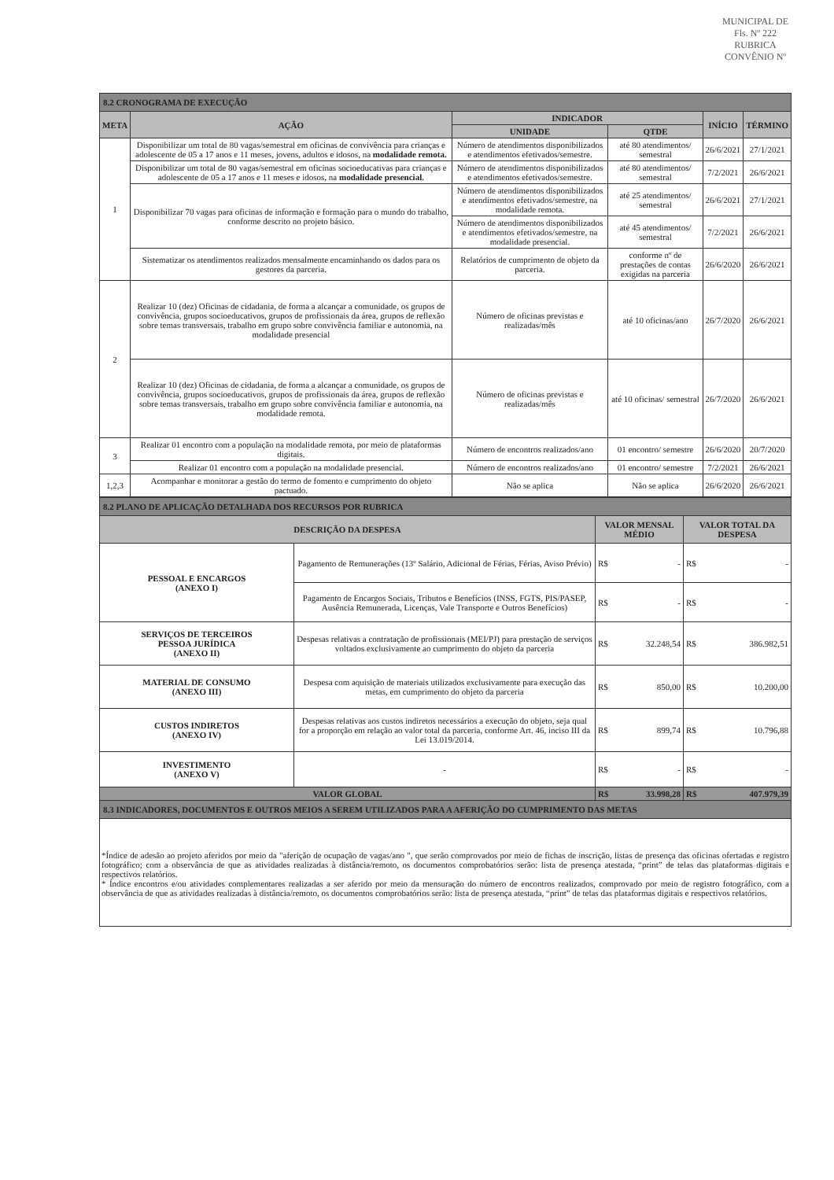MUNICIPAL DE
Fls. Nº 222
RUBRICA
CONVÊNIO Nº
| 8.2 CRONOGRAMA DE EXECUÇÃO | | | | | |
| META | AÇÃO | INDICADOR | | INÍCIO | TÉRMINO |
| | | UNIDADE | QTDE | | |
| 1 | Disponibilizar um total de 80 vagas/semestral em oficinas de convivência para crianças e adolescente de 05 a 17 anos e 11 meses, jovens, adultos e idosos, na modalidade remota. | Número de atendimentos disponibilizados e atendimentos efetivados/semestre. | até 80 atendimentos/ semestral | 26/6/2021 | 27/1/2021 |
| | Disponibilizar um total de 80 vagas/semestral em oficinas socioeducativas para crianças e adolescente de 05 a 17 anos e 11 meses e idosos, na modalidade presencial. | Número de atendimentos disponibilizados e atendimentos efetivados/semestre. | até 80 atendimentos/ semestral | 7/2/2021 | 26/6/2021 |
| | Disponibilizar 70 vagas para oficinas de informação e formação para o mundo do trabalho, conforme descrito no projeto básico. | Número de atendimentos disponibilizados e atendimentos efetivados/semestre, na modalidade remota. | até 25 atendimentos/ semestral | 26/6/2021 | 27/1/2021 |
| | | Número de atendimentos disponibilizados e atendimentos efetivados/semestre, na modalidade presencial. | até 45 atendimentos/ semestral | 7/2/2021 | 26/6/2021 |
| | Sistematizar os atendimentos realizados mensalmente encaminhando os dados para os gestores da parceria. | Relatórios de cumprimento de objeto da parceria. | conforme nº de prestações de contas exigidas na parceria | 26/6/2020 | 26/6/2021 |
| 2 | Realizar 10 (dez) Oficinas de cidadania, de forma a alcançar a comunidade, os grupos de convivência, grupos socioeducativos, grupos de profissionais da área, grupos de reflexão sobre temas transversais, trabalho em grupo sobre convivência familiar e autonomia, na modalidade presencial | Número de oficinas previstas e realizadas/mês | até 10 oficinas/ano | 26/7/2020 | 26/6/2021 |
| | Realizar 10 (dez) Oficinas de cidadania, de forma a alcançar a comunidade, os grupos de convivência, grupos socioeducativos, grupos de profissionais da área, grupos de reflexão sobre temas transversais, trabalho em grupo sobre convivência familiar e autonomia, na modalidade remota. | Número de oficinas previstas e realizadas/mês | até 10 oficinas/ semestral | 26/7/2020 | 26/6/2021 |
| 3 | Realizar 01 encontro com a população na modalidade remota, por meio de plataformas digitais. | Número de encontros realizados/ano | 01 encontro/ semestre | 26/6/2020 | 20/7/2020 |
| | Realizar 01 encontro com a população na modalidade presencial. | Número de encontros realizados/ano | 01 encontro/ semestre | 7/2/2021 | 26/6/2021 |
| 1,2,3 | Acompanhar e monitorar a gestão do termo de fomento e cumprimento do objeto pactuado. | Não se aplica | Não se aplica | 26/6/2020 | 26/6/2021 |
| 8.2 PLANO DE APLICAÇÃO DETALHADA DOS RECURSOS POR RUBRICA | | | |
| DESCRIÇÃO DA DESPESA | | VALOR MENSAL MÉDIO | VALOR TOTAL DA DESPESA |
| PESSOAL E ENCARGOS (ANEXO I) | Pagamento de Remunerações (13º Salário, Adicional de Férias, Férias, Aviso Prévio) | R$ - | R$ - |
| | Pagamento de Encargos Sociais, Tributos e Benefícios (INSS, FGTS, PIS/PASEP, Ausência Remunerada, Licenças, Vale Transporte e Outros Benefícios) | R$ - | R$ - |
| SERVIÇOS DE TERCEIROS PESSOA JURÍDICA (ANEXO II) | Despesas relativas a contratação de profissionais (MEI/PJ) para prestação de serviços voltados exclusivamente ao cumprimento do objeto da parceria | R$ 32.248,54 | R$ 386.982,51 |
| MATERIAL DE CONSUMO (ANEXO III) | Despesa com aquisição de materiais utilizados exclusivamente para execução das metas, em cumprimento do objeto da parceria | R$ 850,00 | R$ 10.200,00 |
| CUSTOS INDIRETOS (ANEXO IV) | Despesas relativas aos custos indiretos necessários a execução do objeto, seja qual for a proporção em relação ao valor total da parceria, conforme Art. 46, inciso III da Lei 13.019/2014. | R$ 899,74 | R$ 10.796,88 |
| INVESTIMENTO (ANEXO V) | - | R$ - | R$ - |
| VALOR GLOBAL | | R$ 33.998,28 | R$ 407.979,39 |
| 8.3 INDICADORES, DOCUMENTOS E OUTROS MEIOS A SEREM UTILIZADOS PARA A AFERIÇÃO DO CUMPRIMENTO DAS METAS | | | |
*Índice de adesão ao projeto aferidos por meio da "aferição de ocupação de vagas/ano ", que serão comprovados por meio de fichas de inscrição, listas de presença das oficinas ofertadas e registro fotográfico; com a observância de que as atividades realizadas à distância/remoto, os documentos comprobatórios serão: lista de presença atestada, “print” de telas das plataformas digitais e respectivos relatórios.
* Índice encontros e/ou atividades complementares realizadas a ser aferido por meio da mensuração do número de encontros realizados, comprovado por meio de registro fotográfico, com a observância de que as atividades realizadas à distância/remoto, os documentos comprobatórios serão: lista de presença atestada, “print” de telas das plataformas digitais e respectivos relatórios.